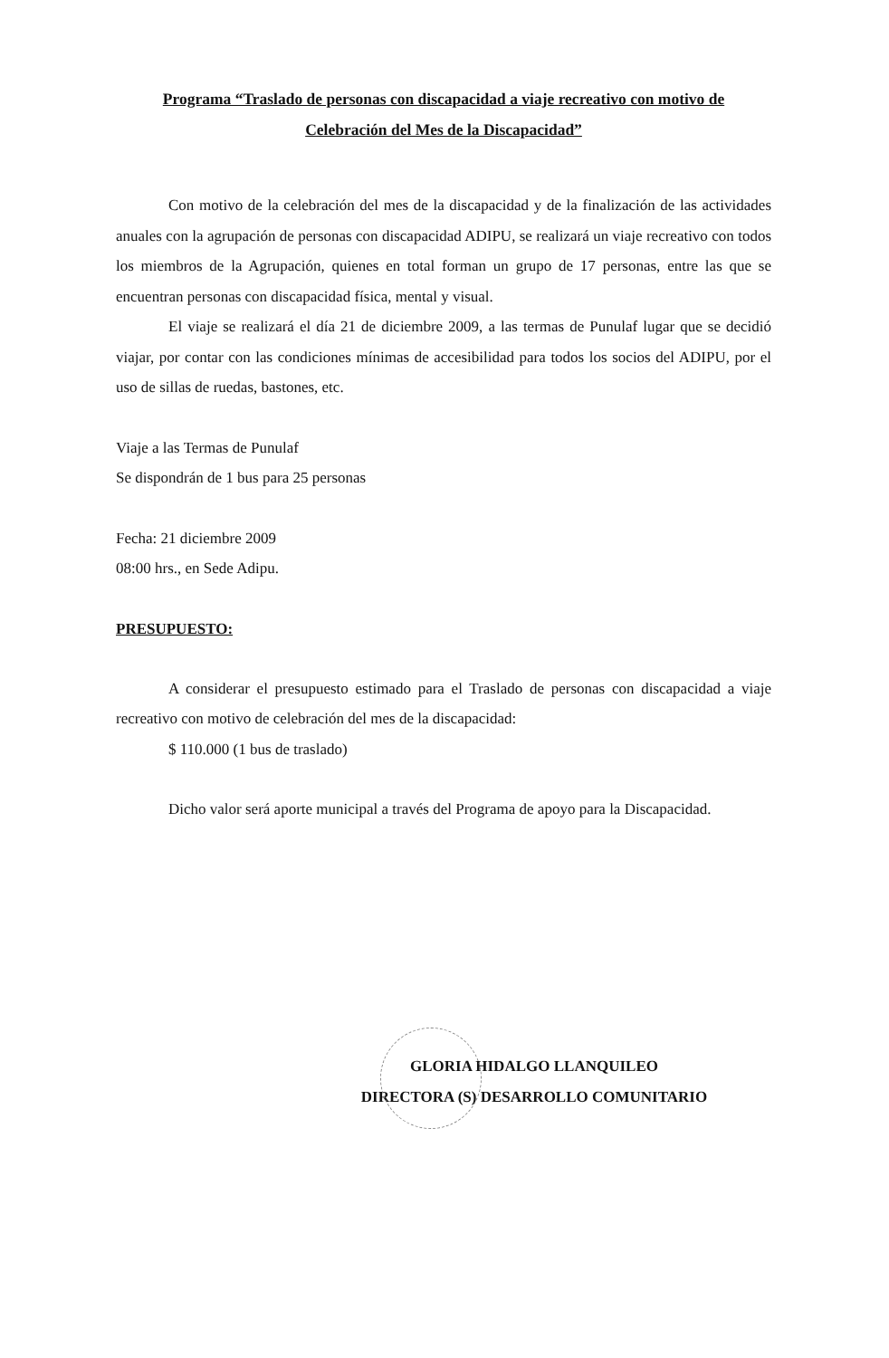Programa “Traslado de personas con discapacidad a viaje recreativo con motivo de
Celebración del Mes de la Discapacidad”
Con motivo de la celebración del mes de la discapacidad y de la finalización de las actividades anuales con la agrupación de personas con discapacidad ADIPU, se realizará un viaje recreativo con todos los miembros de la Agrupación, quienes en total forman un grupo de 17 personas, entre las que se encuentran personas con discapacidad física, mental y visual.
El viaje se realizará el día 21 de diciembre 2009, a las termas de Punulaf lugar que se decidió viajar, por contar con las condiciones mínimas de accesibilidad para todos los socios del ADIPU, por el uso de sillas de ruedas, bastones, etc.
Viaje a las Termas de Punulaf
Se dispondrán de 1 bus para 25 personas
Fecha: 21 diciembre 2009
08:00 hrs., en Sede Adipu.
PRESUPUESTO:
A considerar el presupuesto estimado para el Traslado de personas con discapacidad a viaje recreativo con motivo de celebración del mes de la discapacidad:
$ 110.000 (1 bus de traslado)
Dicho valor será aporte municipal a través del Programa de apoyo para la Discapacidad.
GLORIA HIDALGO LLANQUILEO
DIRECTORA (S) DESARROLLO COMUNITARIO